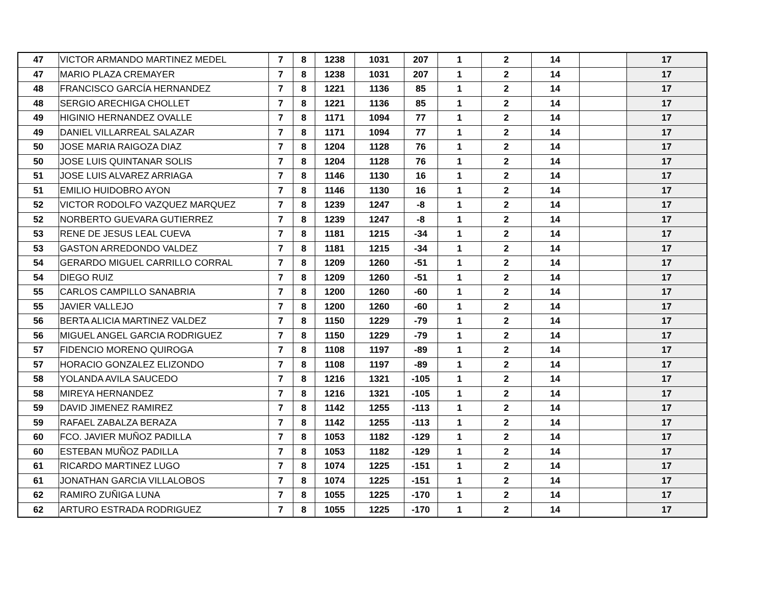| 47 | VICTOR ARMANDO MARTINEZ MEDEL | 7 | 8 | 1238 | 1031 | 207 | 1 | 2 | 14 | | 17 |
| 47 | MARIO PLAZA CREMAYER | 7 | 8 | 1238 | 1031 | 207 | 1 | 2 | 14 | | 17 |
| 48 | FRANCISCO GARCÍA HERNANDEZ | 7 | 8 | 1221 | 1136 | 85 | 1 | 2 | 14 | | 17 |
| 48 | SERGIO ARECHIGA CHOLLET | 7 | 8 | 1221 | 1136 | 85 | 1 | 2 | 14 | | 17 |
| 49 | HIGINIO HERNANDEZ OVALLE | 7 | 8 | 1171 | 1094 | 77 | 1 | 2 | 14 | | 17 |
| 49 | DANIEL VILLARREAL SALAZAR | 7 | 8 | 1171 | 1094 | 77 | 1 | 2 | 14 | | 17 |
| 50 | JOSE MARIA RAIGOZA DIAZ | 7 | 8 | 1204 | 1128 | 76 | 1 | 2 | 14 | | 17 |
| 50 | JOSE LUIS QUINTANAR SOLIS | 7 | 8 | 1204 | 1128 | 76 | 1 | 2 | 14 | | 17 |
| 51 | JOSE LUIS ALVAREZ ARRIAGA | 7 | 8 | 1146 | 1130 | 16 | 1 | 2 | 14 | | 17 |
| 51 | EMILIO HUIDOBRO AYON | 7 | 8 | 1146 | 1130 | 16 | 1 | 2 | 14 | | 17 |
| 52 | VICTOR RODOLFO VAZQUEZ MARQUEZ | 7 | 8 | 1239 | 1247 | -8 | 1 | 2 | 14 | | 17 |
| 52 | NORBERTO GUEVARA GUTIERREZ | 7 | 8 | 1239 | 1247 | -8 | 1 | 2 | 14 | | 17 |
| 53 | RENE DE JESUS LEAL CUEVA | 7 | 8 | 1181 | 1215 | -34 | 1 | 2 | 14 | | 17 |
| 53 | GASTON ARREDONDO VALDEZ | 7 | 8 | 1181 | 1215 | -34 | 1 | 2 | 14 | | 17 |
| 54 | GERARDO MIGUEL CARRILLO CORRAL | 7 | 8 | 1209 | 1260 | -51 | 1 | 2 | 14 | | 17 |
| 54 | DIEGO RUIZ | 7 | 8 | 1209 | 1260 | -51 | 1 | 2 | 14 | | 17 |
| 55 | CARLOS CAMPILLO SANABRIA | 7 | 8 | 1200 | 1260 | -60 | 1 | 2 | 14 | | 17 |
| 55 | JAVIER VALLEJO | 7 | 8 | 1200 | 1260 | -60 | 1 | 2 | 14 | | 17 |
| 56 | BERTA ALICIA MARTINEZ VALDEZ | 7 | 8 | 1150 | 1229 | -79 | 1 | 2 | 14 | | 17 |
| 56 | MIGUEL ANGEL GARCIA RODRIGUEZ | 7 | 8 | 1150 | 1229 | -79 | 1 | 2 | 14 | | 17 |
| 57 | FIDENCIO MORENO QUIROGA | 7 | 8 | 1108 | 1197 | -89 | 1 | 2 | 14 | | 17 |
| 57 | HORACIO GONZALEZ ELIZONDO | 7 | 8 | 1108 | 1197 | -89 | 1 | 2 | 14 | | 17 |
| 58 | YOLANDA AVILA SAUCEDO | 7 | 8 | 1216 | 1321 | -105 | 1 | 2 | 14 | | 17 |
| 58 | MIREYA HERNANDEZ | 7 | 8 | 1216 | 1321 | -105 | 1 | 2 | 14 | | 17 |
| 59 | DAVID JIMENEZ RAMIREZ | 7 | 8 | 1142 | 1255 | -113 | 1 | 2 | 14 | | 17 |
| 59 | RAFAEL ZABALZA BERAZA | 7 | 8 | 1142 | 1255 | -113 | 1 | 2 | 14 | | 17 |
| 60 | FCO. JAVIER MUÑOZ PADILLA | 7 | 8 | 1053 | 1182 | -129 | 1 | 2 | 14 | | 17 |
| 60 | ESTEBAN MUÑOZ PADILLA | 7 | 8 | 1053 | 1182 | -129 | 1 | 2 | 14 | | 17 |
| 61 | RICARDO MARTINEZ LUGO | 7 | 8 | 1074 | 1225 | -151 | 1 | 2 | 14 | | 17 |
| 61 | JONATHAN GARCIA VILLALOBOS | 7 | 8 | 1074 | 1225 | -151 | 1 | 2 | 14 | | 17 |
| 62 | RAMIRO ZUÑIGA LUNA | 7 | 8 | 1055 | 1225 | -170 | 1 | 2 | 14 | | 17 |
| 62 | ARTURO ESTRADA RODRIGUEZ | 7 | 8 | 1055 | 1225 | -170 | 1 | 2 | 14 | | 17 |